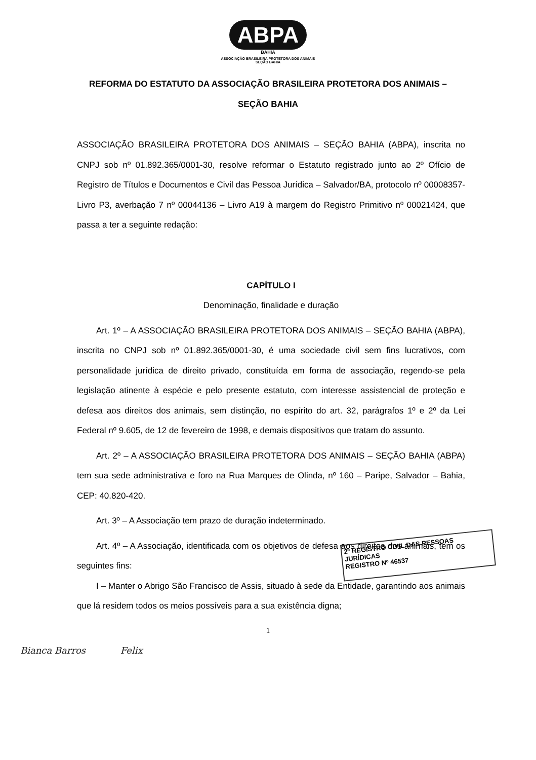ABPA
BAHIA
ASSOCIAÇÃO BRASILEIRA PROTETORA DOS ANIMAIS
SEÇÃO BAHIA
REFORMA DO ESTATUTO DA ASSOCIAÇÃO BRASILEIRA PROTETORA DOS ANIMAIS –
SEÇÃO BAHIA
ASSOCIAÇÃO BRASILEIRA PROTETORA DOS ANIMAIS – SEÇÃO BAHIA (ABPA), inscrita no CNPJ sob nº 01.892.365/0001-30, resolve reformar o Estatuto registrado junto ao 2º Ofício de Registro de Títulos e Documentos e Civil das Pessoa Jurídica – Salvador/BA, protocolo nº 00008357-Livro P3, averbação 7 nº 00044136 – Livro A19 à margem do Registro Primitivo nº 00021424, que passa a ter a seguinte redação:
CAPÍTULO I
Denominação, finalidade e duração
Art. 1º – A ASSOCIAÇÃO BRASILEIRA PROTETORA DOS ANIMAIS – SEÇÃO BAHIA (ABPA), inscrita no CNPJ sob nº 01.892.365/0001-30, é uma sociedade civil sem fins lucrativos, com personalidade jurídica de direito privado, constituída em forma de associação, regendo-se pela legislação atinente à espécie e pelo presente estatuto, com interesse assistencial de proteção e defesa aos direitos dos animais, sem distinção, no espírito do art. 32, parágrafos 1º e 2º da Lei Federal nº 9.605, de 12 de fevereiro de 1998, e demais dispositivos que tratam do assunto.
Art. 2º – A ASSOCIAÇÃO BRASILEIRA PROTETORA DOS ANIMAIS – SEÇÃO BAHIA (ABPA) tem sua sede administrativa e foro na Rua Marques de Olinda, nº 160 – Paripe, Salvador – Bahia, CEP: 40.820-420.
Art. 3º – A Associação tem prazo de duração indeterminado.
Art. 4º – A Associação, identificada com os objetivos de defesa aos direitos dos animais, tem os seguintes fins:
I – Manter o Abrigo São Francisco de Assis, situado à sede da Entidade, garantindo aos animais que lá residem todos os meios possíveis para a sua existência digna;
1
2º REGISTRO CIVIL DAS PESSOAS JURÍDICAS
REGISTRO Nº 46537
Bianca Barros Felix